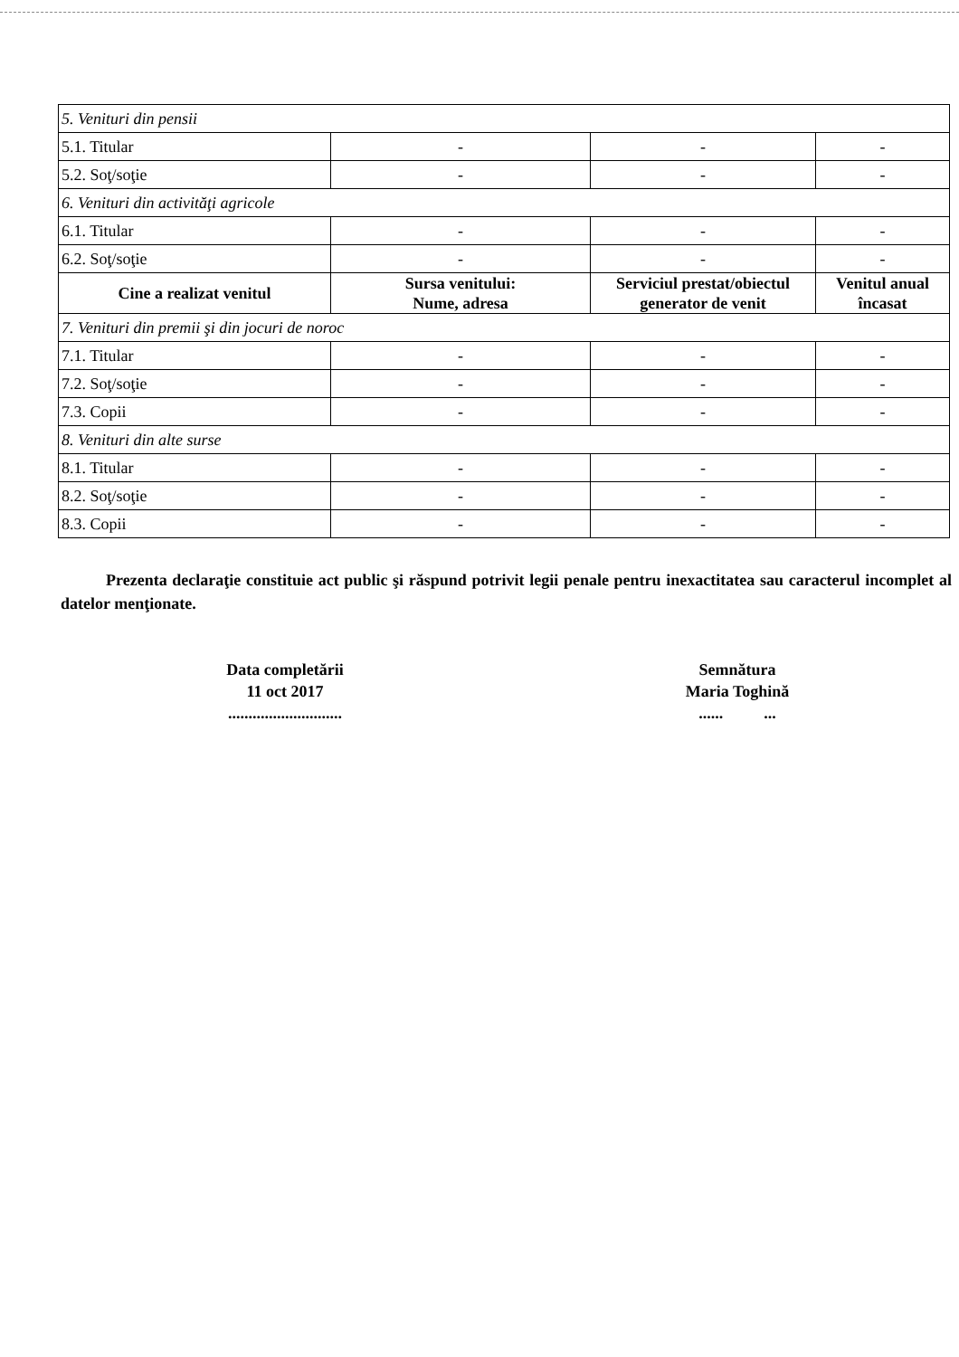| 5. Venituri din pensii | | | |
| 5.1. Titular | - | - | - |
| 5.2. Soţ/soţie | - | - | - |
| 6. Venituri din activităţi agricole | | | |
| 6.1. Titular | - | - | - |
| 6.2. Soţ/soţie | - | - | - |
| Cine a realizat venitul | Sursa venitului: Nume, adresa | Serviciul prestat/obiectul generator de venit | Venitul anual încasat |
| 7. Venituri din premii şi din jocuri de noroc | | | |
| 7.1. Titular | - | - | - |
| 7.2. Soţ/soţie | - | - | - |
| 7.3. Copii | - | - | - |
| 8. Venituri din alte surse | | | |
| 8.1. Titular | - | - | - |
| 8.2. Soţ/soţie | - | - | - |
| 8.3. Copii | - | - | - |
Prezenta declaraţie constituie act public şi răspund potrivit legii penale pentru inexactitatea sau caracterul incomplet al datelor menţionate.
Data completării
11 oct 2017
............................
Semnătura
Maria Toghină
...... ...